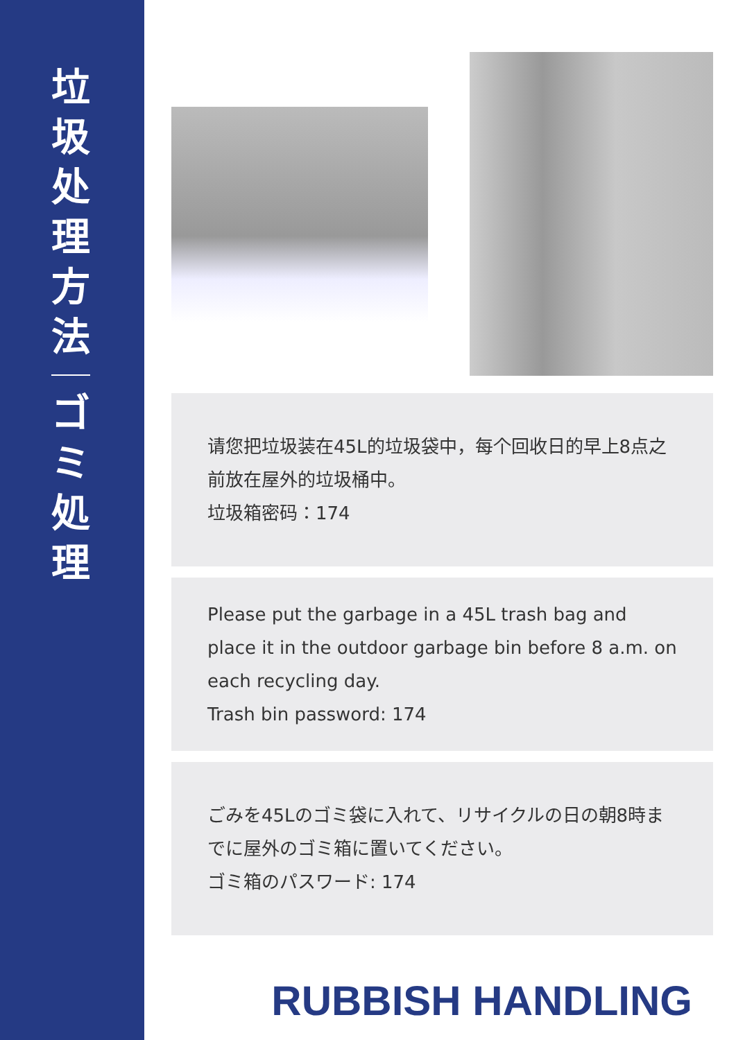垃
圾
处
理
方
法
ゴ
ミ
処
理
请您把垃圾装在45L的垃圾袋中，每个回收日的早上8点之前放在屋外的垃圾桶中。
垃圾箱密码：174
Please put the garbage in a 45L trash bag and place it in the outdoor garbage bin before 8 a.m. on each recycling day.
Trash bin password: 174
ごみを45Lのゴミ袋に入れて、リサイクルの日の朝8時までに屋外のゴミ箱に置いてください。
ゴミ箱のパスワード: 174
RUBBISH HANDLING